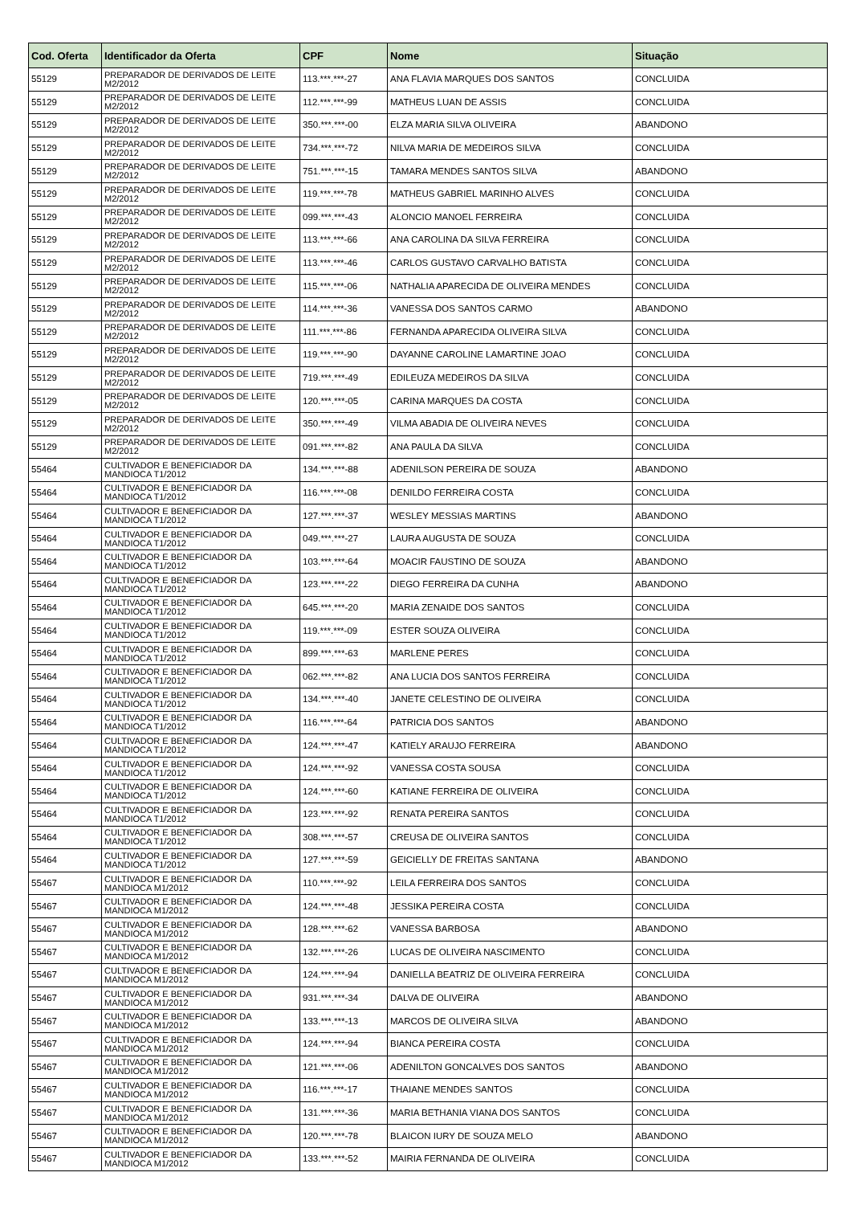| Cod. Oferta | Identificador da Oferta | CPF | Nome | Situação |
| --- | --- | --- | --- | --- |
| 55129 | PREPARADOR DE DERIVADOS DE LEITE M2/2012 | 113.***.***-27 | ANA FLAVIA MARQUES DOS SANTOS | CONCLUIDA |
| 55129 | PREPARADOR DE DERIVADOS DE LEITE M2/2012 | 112.***.***-99 | MATHEUS LUAN DE ASSIS | CONCLUIDA |
| 55129 | PREPARADOR DE DERIVADOS DE LEITE M2/2012 | 350.***.***-00 | ELZA MARIA SILVA OLIVEIRA | ABANDONO |
| 55129 | PREPARADOR DE DERIVADOS DE LEITE M2/2012 | 734.***.***-72 | NILVA MARIA DE MEDEIROS SILVA | CONCLUIDA |
| 55129 | PREPARADOR DE DERIVADOS DE LEITE M2/2012 | 751.***.***-15 | TAMARA MENDES SANTOS SILVA | ABANDONO |
| 55129 | PREPARADOR DE DERIVADOS DE LEITE M2/2012 | 119.***.***-78 | MATHEUS GABRIEL MARINHO ALVES | CONCLUIDA |
| 55129 | PREPARADOR DE DERIVADOS DE LEITE M2/2012 | 099.***.***-43 | ALONCIO MANOEL FERREIRA | CONCLUIDA |
| 55129 | PREPARADOR DE DERIVADOS DE LEITE M2/2012 | 113.***.***-66 | ANA CAROLINA DA SILVA FERREIRA | CONCLUIDA |
| 55129 | PREPARADOR DE DERIVADOS DE LEITE M2/2012 | 113.***.***-46 | CARLOS GUSTAVO CARVALHO BATISTA | CONCLUIDA |
| 55129 | PREPARADOR DE DERIVADOS DE LEITE M2/2012 | 115.***.***-06 | NATHALIA APARECIDA DE OLIVEIRA MENDES | CONCLUIDA |
| 55129 | PREPARADOR DE DERIVADOS DE LEITE M2/2012 | 114.***.***-36 | VANESSA DOS SANTOS CARMO | ABANDONO |
| 55129 | PREPARADOR DE DERIVADOS DE LEITE M2/2012 | 111.***.***-86 | FERNANDA APARECIDA OLIVEIRA SILVA | CONCLUIDA |
| 55129 | PREPARADOR DE DERIVADOS DE LEITE M2/2012 | 119.***.***-90 | DAYANNE CAROLINE LAMARTINE JOAO | CONCLUIDA |
| 55129 | PREPARADOR DE DERIVADOS DE LEITE M2/2012 | 719.***.***-49 | EDILEUZA MEDEIROS DA SILVA | CONCLUIDA |
| 55129 | PREPARADOR DE DERIVADOS DE LEITE M2/2012 | 120.***.***-05 | CARINA MARQUES DA COSTA | CONCLUIDA |
| 55129 | PREPARADOR DE DERIVADOS DE LEITE M2/2012 | 350.***.***-49 | VILMA ABADIA DE OLIVEIRA NEVES | CONCLUIDA |
| 55129 | PREPARADOR DE DERIVADOS DE LEITE M2/2012 | 091.***.***-82 | ANA PAULA DA SILVA | CONCLUIDA |
| 55464 | CULTIVADOR E BENEFICIADOR DA MANDIOCA T1/2012 | 134.***.***-88 | ADENILSON PEREIRA DE SOUZA | ABANDONO |
| 55464 | CULTIVADOR E BENEFICIADOR DA MANDIOCA T1/2012 | 116.***.***-08 | DENILDO FERREIRA COSTA | CONCLUIDA |
| 55464 | CULTIVADOR E BENEFICIADOR DA MANDIOCA T1/2012 | 127.***.***-37 | WESLEY MESSIAS MARTINS | ABANDONO |
| 55464 | CULTIVADOR E BENEFICIADOR DA MANDIOCA T1/2012 | 049.***.***-27 | LAURA AUGUSTA DE SOUZA | CONCLUIDA |
| 55464 | CULTIVADOR E BENEFICIADOR DA MANDIOCA T1/2012 | 103.***.***-64 | MOACIR FAUSTINO DE SOUZA | ABANDONO |
| 55464 | CULTIVADOR E BENEFICIADOR DA MANDIOCA T1/2012 | 123.***.***-22 | DIEGO FERREIRA DA CUNHA | ABANDONO |
| 55464 | CULTIVADOR E BENEFICIADOR DA MANDIOCA T1/2012 | 645.***.***-20 | MARIA ZENAIDE DOS SANTOS | CONCLUIDA |
| 55464 | CULTIVADOR E BENEFICIADOR DA MANDIOCA T1/2012 | 119.***.***-09 | ESTER SOUZA OLIVEIRA | CONCLUIDA |
| 55464 | CULTIVADOR E BENEFICIADOR DA MANDIOCA T1/2012 | 899.***.***-63 | MARLENE PERES | CONCLUIDA |
| 55464 | CULTIVADOR E BENEFICIADOR DA MANDIOCA T1/2012 | 062.***.***-82 | ANA LUCIA DOS SANTOS FERREIRA | CONCLUIDA |
| 55464 | CULTIVADOR E BENEFICIADOR DA MANDIOCA T1/2012 | 134.***.***-40 | JANETE CELESTINO DE OLIVEIRA | CONCLUIDA |
| 55464 | CULTIVADOR E BENEFICIADOR DA MANDIOCA T1/2012 | 116.***.***-64 | PATRICIA DOS SANTOS | ABANDONO |
| 55464 | CULTIVADOR E BENEFICIADOR DA MANDIOCA T1/2012 | 124.***.***-47 | KATIELY ARAUJO FERREIRA | ABANDONO |
| 55464 | CULTIVADOR E BENEFICIADOR DA MANDIOCA T1/2012 | 124.***.***-92 | VANESSA COSTA SOUSA | CONCLUIDA |
| 55464 | CULTIVADOR E BENEFICIADOR DA MANDIOCA T1/2012 | 124.***.***-60 | KATIANE FERREIRA DE OLIVEIRA | CONCLUIDA |
| 55464 | CULTIVADOR E BENEFICIADOR DA MANDIOCA T1/2012 | 123.***.***-92 | RENATA PEREIRA SANTOS | CONCLUIDA |
| 55464 | CULTIVADOR E BENEFICIADOR DA MANDIOCA T1/2012 | 308.***.***-57 | CREUSA DE OLIVEIRA SANTOS | CONCLUIDA |
| 55464 | CULTIVADOR E BENEFICIADOR DA MANDIOCA T1/2012 | 127.***.***-59 | GEICIELLY DE FREITAS SANTANA | ABANDONO |
| 55467 | CULTIVADOR E BENEFICIADOR DA MANDIOCA M1/2012 | 110.***.***-92 | LEILA FERREIRA DOS SANTOS | CONCLUIDA |
| 55467 | CULTIVADOR E BENEFICIADOR DA MANDIOCA M1/2012 | 124.***.***-48 | JESSIKA PEREIRA COSTA | CONCLUIDA |
| 55467 | CULTIVADOR E BENEFICIADOR DA MANDIOCA M1/2012 | 128.***.***-62 | VANESSA BARBOSA | ABANDONO |
| 55467 | CULTIVADOR E BENEFICIADOR DA MANDIOCA M1/2012 | 132.***.***-26 | LUCAS DE OLIVEIRA NASCIMENTO | CONCLUIDA |
| 55467 | CULTIVADOR E BENEFICIADOR DA MANDIOCA M1/2012 | 124.***.***-94 | DANIELLA BEATRIZ DE OLIVEIRA FERREIRA | CONCLUIDA |
| 55467 | CULTIVADOR E BENEFICIADOR DA MANDIOCA M1/2012 | 931.***.***-34 | DALVA DE OLIVEIRA | ABANDONO |
| 55467 | CULTIVADOR E BENEFICIADOR DA MANDIOCA M1/2012 | 133.***.***-13 | MARCOS DE OLIVEIRA SILVA | ABANDONO |
| 55467 | CULTIVADOR E BENEFICIADOR DA MANDIOCA M1/2012 | 124.***.***-94 | BIANCA PEREIRA COSTA | CONCLUIDA |
| 55467 | CULTIVADOR E BENEFICIADOR DA MANDIOCA M1/2012 | 121.***.***-06 | ADENILTON GONCALVES DOS SANTOS | ABANDONO |
| 55467 | CULTIVADOR E BENEFICIADOR DA MANDIOCA M1/2012 | 116.***.***-17 | THAIANE MENDES SANTOS | CONCLUIDA |
| 55467 | CULTIVADOR E BENEFICIADOR DA MANDIOCA M1/2012 | 131.***.***-36 | MARIA BETHANIA VIANA DOS SANTOS | CONCLUIDA |
| 55467 | CULTIVADOR E BENEFICIADOR DA MANDIOCA M1/2012 | 120.***.***-78 | BLAICON IURY DE SOUZA MELO | ABANDONO |
| 55467 | CULTIVADOR E BENEFICIADOR DA MANDIOCA M1/2012 | 133.***.***-52 | MAIRIA FERNANDA DE OLIVEIRA | CONCLUIDA |